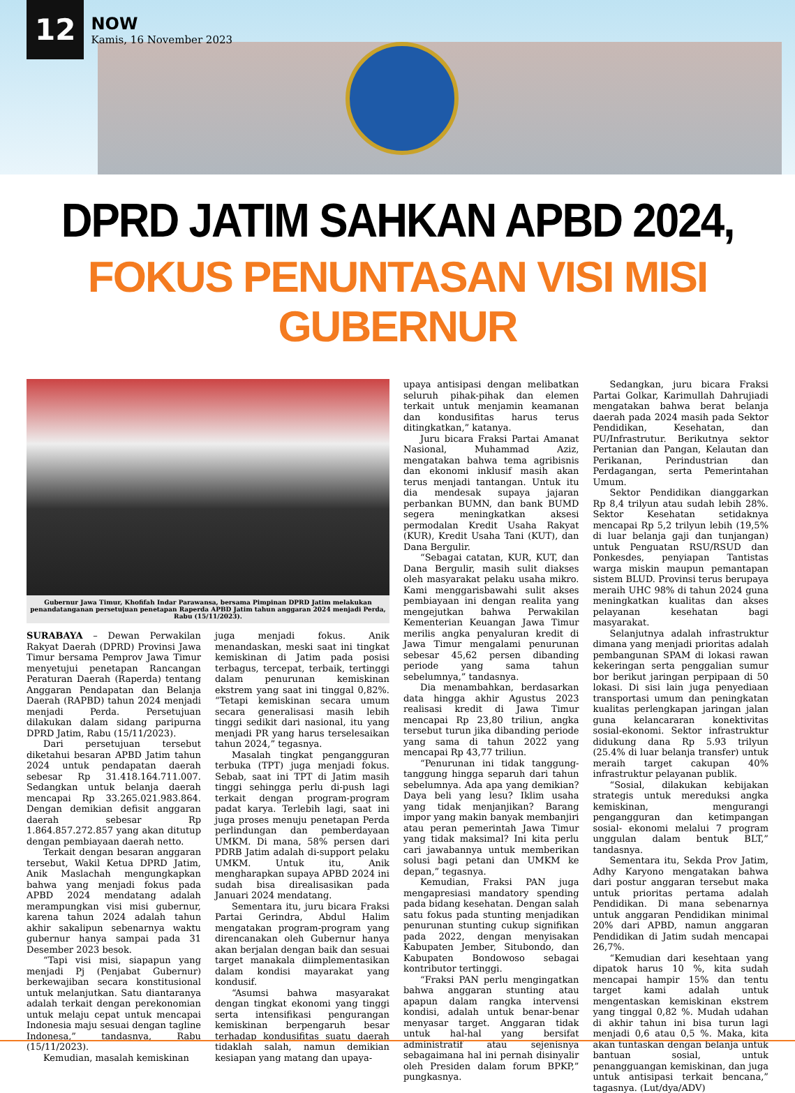12
NOW
Kamis, 16 November 2023
DPRD JATIM SAHKAN APBD 2024,
FOKUS PENUNTASAN VISI MISI GUBERNUR
Gubernur Jawa Timur, Khofifah Indar Parawansa, bersama Pimpinan DPRD Jatim melakukan penandatanganan persetujuan penetapan Raperda APBD Jatim tahun anggaran 2024 menjadi Perda, Rabu (15/11/2023).
SURABAYA – Dewan Perwakilan Rakyat Daerah (DPRD) Provinsi Jawa Timur bersama Pemprov Jawa Timur menyetujui penetapan Rancangan Peraturan Daerah (Raperda) tentang Anggaran Pendapatan dan Belanja Daerah (RAPBD) tahun 2024 menjadi menjadi Perda. Persetujuan dilakukan dalam sidang paripurna DPRD Jatim, Rabu (15/11/2023).
Dari persetujuan tersebut diketahui besaran APBD Jatim tahun 2024 untuk pendapatan daerah sebesar Rp 31.418.164.711.007. Sedangkan untuk belanja daerah mencapai Rp 33.265.021.983.864. Dengan demikian defisit anggaran daerah sebesar Rp 1.864.857.272.857 yang akan ditutup dengan pembiayaan daerah netto.
Terkait dengan besaran anggaran tersebut, Wakil Ketua DPRD Jatim, Anik Maslachah mengungkapkan bahwa yang menjadi fokus pada APBD 2024 mendatang adalah merampungkan visi misi gubernur, karena tahun 2024 adalah tahun akhir sakalipun sebenarnya waktu gubernur hanya sampai pada 31 Desember 2023 besok.
“Tapi visi misi, siapapun yang menjadi Pj (Penjabat Gubernur) berkewajiban secara konstitusional untuk melanjutkan. Satu diantaranya adalah terkait dengan perekonomian untuk melaju cepat untuk mencapai Indonesia maju sesuai dengan tagline Indonesa,” tandasnya, Rabu (15/11/2023).
Kemudian, masalah kemiskinan
juga menjadi fokus. Anik menandaskan, meski saat ini tingkat kemiskinan di Jatim pada posisi terbagus, tercepat, terbaik, tertinggi dalam penurunan kemiskinan ekstrem yang saat ini tinggal 0,82%. “Tetapi kemiskinan secara umum secara generalisasi masih lebih tinggi sedikit dari nasional, itu yang menjadi PR yang harus terselesaikan tahun 2024,” tegasnya.
Masalah tingkat pengangguran terbuka (TPT) juga menjadi fokus. Sebab, saat ini TPT di Jatim masih tinggi sehingga perlu di-push lagi terkait dengan program-program padat karya. Terlebih lagi, saat ini juga proses menuju penetapan Perda perlindungan dan pemberdayaan UMKM. Di mana, 58% persen dari PDRB Jatim adalah di-support pelaku UMKM. Untuk itu, Anik mengharapkan supaya APBD 2024 ini sudah bisa direalisasikan pada Januari 2024 mendatang.
Sementara itu, juru bicara Fraksi Partai Gerindra, Abdul Halim mengatakan program-program yang direncanakan oleh Gubernur hanya akan berjalan dengan baik dan sesuai target manakala diimplementasikan dalam kondisi mayarakat yang kondusif.
“Asumsi bahwa masyarakat dengan tingkat ekonomi yang tinggi serta intensifikasi pengurangan kemiskinan berpengaruh besar terhadap kondusifitas suatu daerah tidaklah salah, namun demikian kesiapan yang matang dan upaya-
upaya antisipasi dengan melibatkan seluruh pihak-pihak dan elemen terkait untuk menjamin keamanan dan kondusifitas harus terus ditingkatkan,” katanya.
Juru bicara Fraksi Partai Amanat Nasional, Muhammad Aziz, mengatakan bahwa tema agribisnis dan ekonomi inklusif masih akan terus menjadi tantangan. Untuk itu dia mendesak supaya jajaran perbankan BUMN, dan bank BUMD segera meningkatkan aksesi permodalan Kredit Usaha Rakyat (KUR), Kredit Usaha Tani (KUT), dan Dana Bergulir.
“Sebagai catatan, KUR, KUT, dan Dana Bergulir, masih sulit diakses oleh masyarakat pelaku usaha mikro. Kami menggarisbawahi sulit akses pembiayaan ini dengan realita yang mengejutkan bahwa Perwakilan Kementerian Keuangan Jawa Timur merilis angka penyaluran kredit di Jawa Timur mengalami penurunan sebesar 45,62 persen dibanding periode yang sama tahun sebelumnya,” tandasnya.
Dia menambahkan, berdasarkan data hingga akhir Agustus 2023 realisasi kredit di Jawa Timur mencapai Rp 23,80 triliun, angka tersebut turun jika dibanding periode yang sama di tahun 2022 yang mencapai Rp 43,77 triliun.
“Penurunan ini tidak tanggung-tanggung hingga separuh dari tahun sebelumnya. Ada apa yang demikian? Daya beli yang lesu? Iklim usaha yang tidak menjanjikan? Barang impor yang makin banyak membanjiri atau peran pemerintah Jawa Timur yang tidak maksimal? Ini kita perlu cari jawabannya untuk memberikan solusi bagi petani dan UMKM ke depan,” tegasnya.
Kemudian, Fraksi PAN juga mengapresiasi mandatory spending pada bidang kesehatan. Dengan salah satu fokus pada stunting menjadikan penurunan stunting cukup signifikan pada 2022, dengan menyisakan Kabupaten Jember, Situbondo, dan Kabupaten Bondowoso sebagai kontributor tertinggi.
“Fraksi PAN perlu mengingatkan bahwa anggaran stunting atau apapun dalam rangka intervensi kondisi, adalah untuk benar-benar menyasar target. Anggaran tidak untuk hal-hal yang bersifat administratif atau sejenisnya sebagaimana hal ini pernah disinyalir oleh Presiden dalam forum BPKP,” pungkasnya.
Sedangkan, juru bicara Fraksi Partai Golkar, Karimullah Dahrujiadi mengatakan bahwa berat belanja daerah pada 2024 masih pada Sektor Pendidikan, Kesehatan, dan PU/Infrastrutur. Berikutnya sektor Pertanian dan Pangan, Kelautan dan Perikanan, Perindustrian dan Perdagangan, serta Pemerintahan Umum.
Sektor Pendidikan dianggarkan Rp 8,4 trilyun atau sudah lebih 28%. Sektor Kesehatan setidaknya mencapai Rp 5,2 trilyun lebih (19,5% di luar belanja gaji dan tunjangan) untuk Penguatan RSU/RSUD dan Ponkesdes, penyiapan Tantistas warga miskin maupun pemantapan sistem BLUD. Provinsi terus berupaya meraih UHC 98% di tahun 2024 guna meningkatkan kualitas dan akses pelayanan kesehatan bagi masyarakat.
Selanjutnya adalah infrastruktur dimana yang menjadi prioritas adalah pembangunan SPAM di lokasi rawan kekeringan serta penggalian sumur bor berikut jaringan perpipaan di 50 lokasi. Di sisi lain juga penyediaan transportasi umum dan peningkatan kualitas perlengkapan jaringan jalan guna kelancararan konektivitas sosial-ekonomi. Sektor infrastruktur didukung dana Rp 5.93 trilyun (25.4% di luar belanja transfer) untuk meraih target cakupan 40% infrastruktur pelayanan publik.
“Sosial, dilakukan kebijakan strategis untuk mereduksi angka kemiskinan, mengurangi pengangguran dan ketimpangan sosial- ekonomi melalui 7 program unggulan dalam bentuk BLT,” tandasnya.
Sementara itu, Sekda Prov Jatim, Adhy Karyono mengatakan bahwa dari postur anggaran tersebut maka untuk prioritas pertama adalah Pendidikan. Di mana sebenarnya untuk anggaran Pendidikan minimal 20% dari APBD, namun anggaran Pendidikan di Jatim sudah mencapai 26,7%.
“Kemudian dari kesehtaan yang dipatok harus 10 %, kita sudah mencapai hampir 15% dan tentu target kami adalah untuk mengentaskan kemiskinan ekstrem yang tinggal 0,82 %. Mudah udahan di akhir tahun ini bisa turun lagi menjadi 0,6 atau 0,5 %. Maka, kita akan tuntaskan dengan belanja untuk bantuan sosial, untuk penangguangan kemiskinan, dan juga untuk antisipasi terkait bencana,” tagasnya. (Lut/dya/ADV)